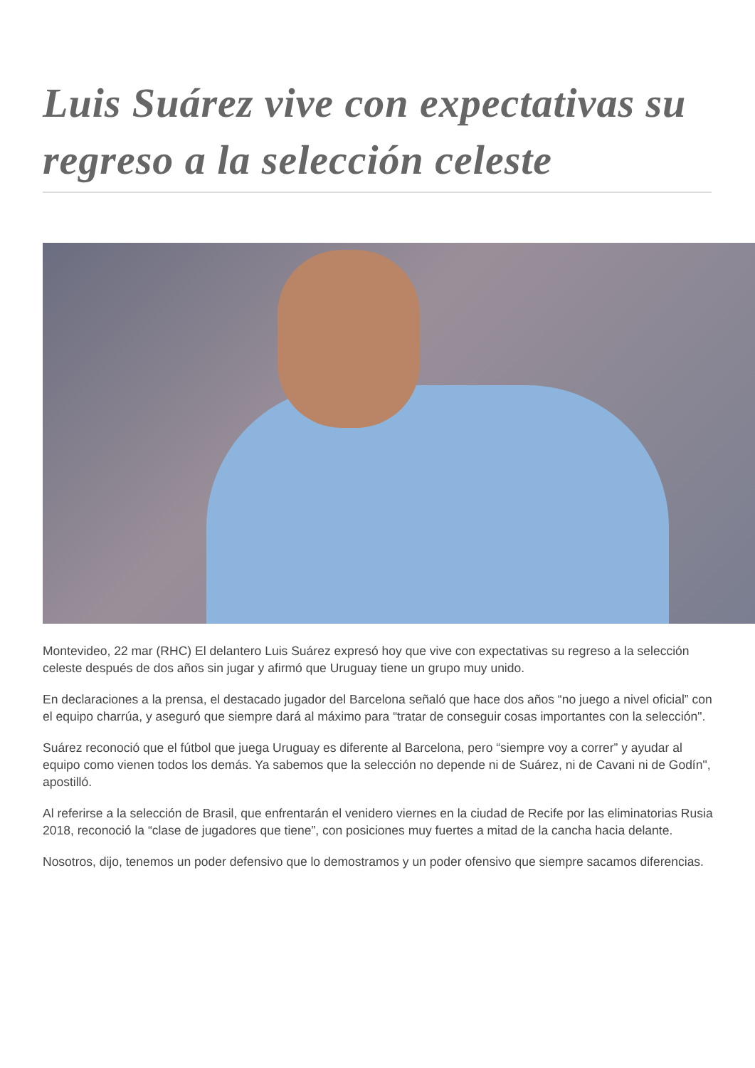Luis Suárez vive con expectativas su regreso a la selección celeste
Montevideo, 22 mar (RHC) El delantero Luis Suárez expresó hoy que vive con expectativas su regreso a la selección celeste después de dos años sin jugar y afirmó que Uruguay tiene un grupo muy unido.
En declaraciones a la prensa, el destacado jugador del Barcelona señaló que hace dos años “no juego a nivel oficial” con el equipo charrúa, y aseguró que siempre dará al máximo para “tratar de conseguir cosas importantes con la selección".
Suárez reconoció que el fútbol que juega Uruguay es diferente al Barcelona, pero “siempre voy a correr” y ayudar al equipo como vienen todos los demás. Ya sabemos que la selección no depende ni de Suárez, ni de Cavani ni de Godín", apostilló.
Al referirse a la selección de Brasil, que enfrentarán el venidero viernes en la ciudad de Recife por las eliminatorias Rusia 2018, reconoció la “clase de jugadores que tiene”, con posiciones muy fuertes a mitad de la cancha hacia delante.
Nosotros, dijo, tenemos un poder defensivo que lo demostramos y un poder ofensivo que siempre sacamos diferencias.